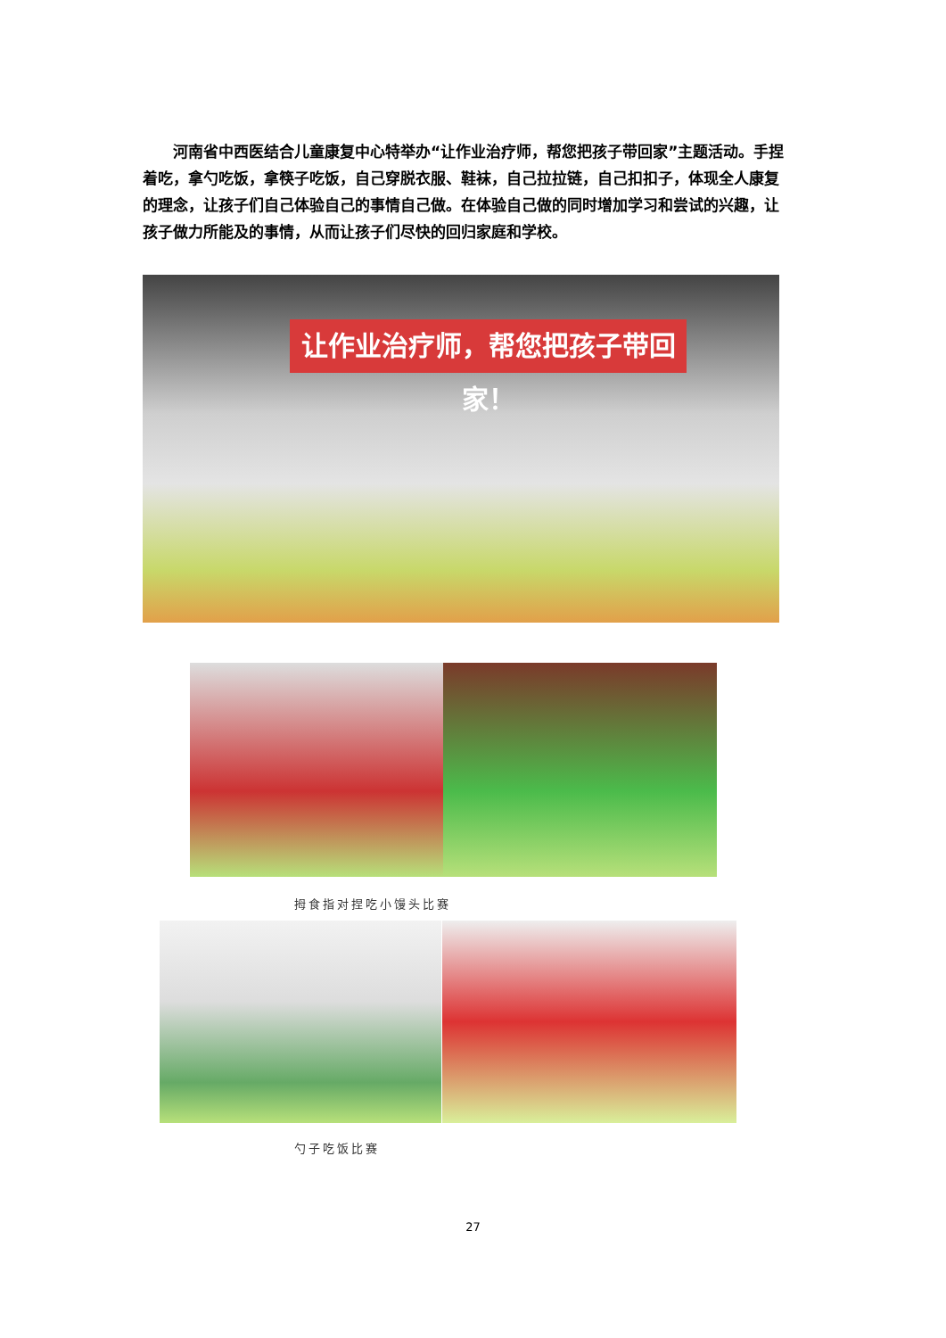河南省中西医结合儿童康复中心特举办“让作业治疗师，帮您把孩子带回家”主题活动。手捏着吃，拿勺吃饭，拿筷子吃饭，自己穿脱衣服、鞋袜，自己拉拉链，自己扣扣子，体现全人康复的理念，让孩子们自己体验自己的事情自己做。在体验自己做的同时增加学习和尝试的兴趣，让孩子做力所能及的事情，从而让孩子们尽快的回归家庭和学校。
让作业治疗师，帮您把孩子带回家！
拇食指对捏吃小馒头比赛
勺子吃饭比赛
27